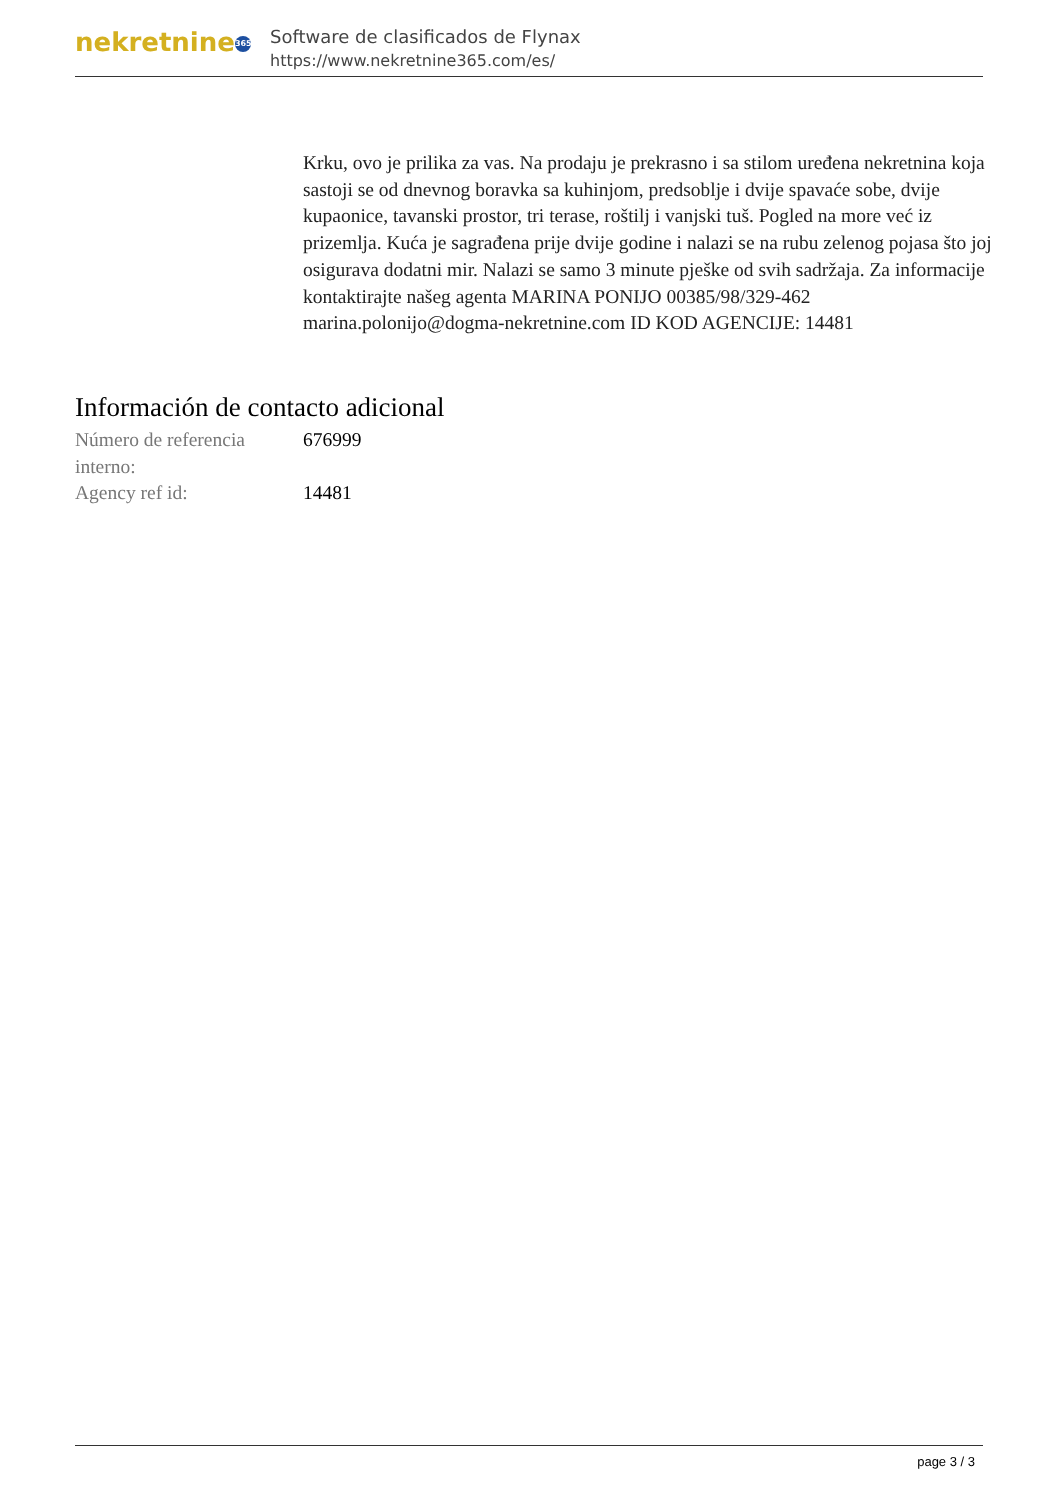nekretnine 365
Software de clasificados de Flynax
https://www.nekretnine365.com/es/
Krku, ovo je prilika za vas. Na prodaju je prekrasno i sa stilom uređena nekretnina koja sastoji se od dnevnog boravka sa kuhinjom, predsoblje i dvije spavaće sobe, dvije kupaonice, tavanski prostor, tri terase, roštilj i vanjski tuš. Pogled na more već iz prizemlja. Kuća je sagrađena prije dvije godine i nalazi se na rubu zelenog pojasa što joj osigurava dodatni mir. Nalazi se samo 3 minute pješke od svih sadržaja. Za informacije kontaktirajte našeg agenta MARINA PONIJO 00385/98/329-462 marina.polonijo@dogma-nekretnine.com ID KOD AGENCIJE: 14481
Información de contacto adicional
| Número de referencia interno: | 676999 |
| Agency ref id: | 14481 |
page 3 / 3